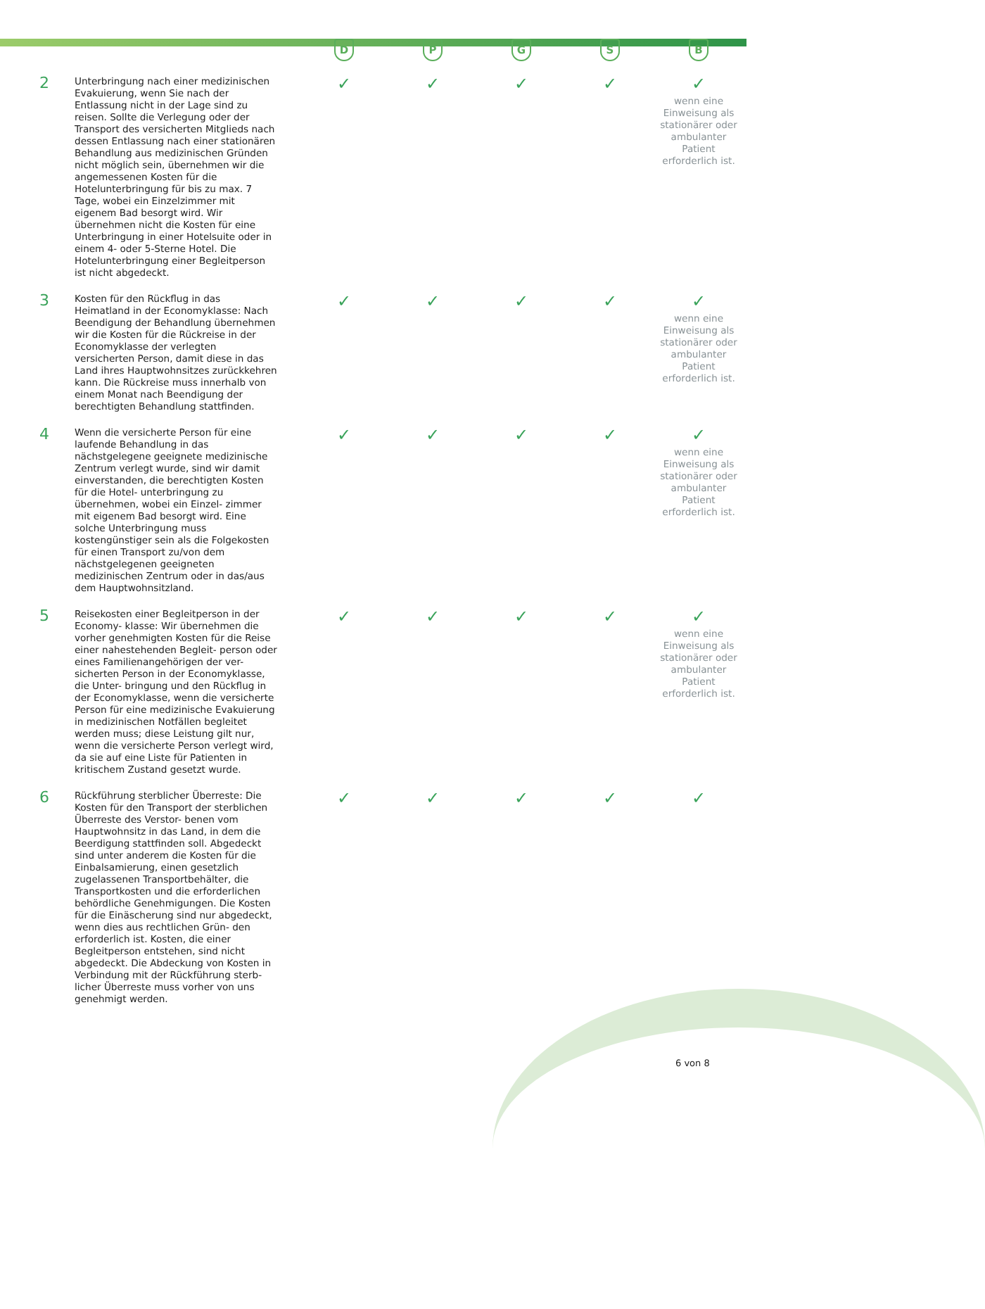| | | D | P | G | S | B |
| --- | --- | --- | --- | --- | --- | --- |
| 2 | Unterbringung nach einer medizinischen Evakuierung, wenn Sie nach der Entlassung nicht in der Lage sind zu reisen. Sollte die Verlegung oder der Transport des versicherten Mitglieds nach dessen Entlassung nach einer stationären Behandlung aus medizinischen Gründen nicht möglich sein, übernehmen wir die angemessenen Kosten für die Hotelunterbringung für bis zu max. 7 Tage, wobei ein Einzelzimmer mit eigenem Bad besorgt wird. Wir übernehmen nicht die Kosten für eine Unterbringung in einer Hotelsuite oder in einem 4- oder 5-Sterne Hotel. Die Hotelunterbringung einer Begleitperson ist nicht abgedeckt. | ✓ | ✓ | ✓ | ✓ | ✓ wenn eine Einweisung als stationärer oder ambulanter Patient erforderlich ist. |
| 3 | Kosten für den Rückflug in das Heimatland in der Economyklasse: Nach Beendigung der Behandlung übernehmen wir die Kosten für die Rückreise in der Economyklasse der verlegten versicherten Person, damit diese in das Land ihres Hauptwohnsitzes zurückkehren kann. Die Rückreise muss innerhalb von einem Monat nach Beendigung der berechtigten Behandlung stattfinden. | ✓ | ✓ | ✓ | ✓ | ✓ wenn eine Einweisung als stationärer oder ambulanter Patient erforderlich ist. |
| 4 | Wenn die versicherte Person für eine laufende Behandlung in das nächstgelegene geeignete medizinische Zentrum verlegt wurde, sind wir damit einverstanden, die berechtigten Kosten für die Hotel- unterbringung zu übernehmen, wobei ein Einzel- zimmer mit eigenem Bad besorgt wird. Eine solche Unterbringung muss kostengünstiger sein als die Folgekosten für einen Transport zu/von dem nächstgelegenen geeigneten medizinischen Zentrum oder in das/aus dem Hauptwohnsitzland. | ✓ | ✓ | ✓ | ✓ | ✓ wenn eine Einweisung als stationärer oder ambulanter Patient erforderlich ist. |
| 5 | Reisekosten einer Begleitperson in der Economy- klasse: Wir übernehmen die vorher genehmigten Kosten für die Reise einer nahestehenden Begleit- person oder eines Familienangehörigen der ver- sicherten Person in der Economyklasse, die Unter- bringung und den Rückflug in der Economyklasse, wenn die versicherte Person für eine medizinische Evakuierung in medizinischen Notfällen begleitet werden muss; diese Leistung gilt nur, wenn die versicherte Person verlegt wird, da sie auf eine Liste für Patienten in kritischem Zustand gesetzt wurde. | ✓ | ✓ | ✓ | ✓ | ✓ wenn eine Einweisung als stationärer oder ambulanter Patient erforderlich ist. |
| 6 | Rückführung sterblicher Überreste: Die Kosten für den Transport der sterblichen Überreste des Verstor- benen vom Hauptwohnsitz in das Land, in dem die Beerdigung stattfinden soll. Abgedeckt sind unter anderem die Kosten für die Einbalsamierung, einen gesetzlich zugelassenen Transportbehälter, die Transportkosten und die erforderlichen behördliche Genehmigungen. Die Kosten für die Einäscherung sind nur abgedeckt, wenn dies aus rechtlichen Grün- den erforderlich ist. Kosten, die einer Begleitperson entstehen, sind nicht abgedeckt. Die Abdeckung von Kosten in Verbindung mit der Rückführung sterb- licher Überreste muss vorher von uns genehmigt werden. | ✓ | ✓ | ✓ | ✓ | ✓ |
6 von 8